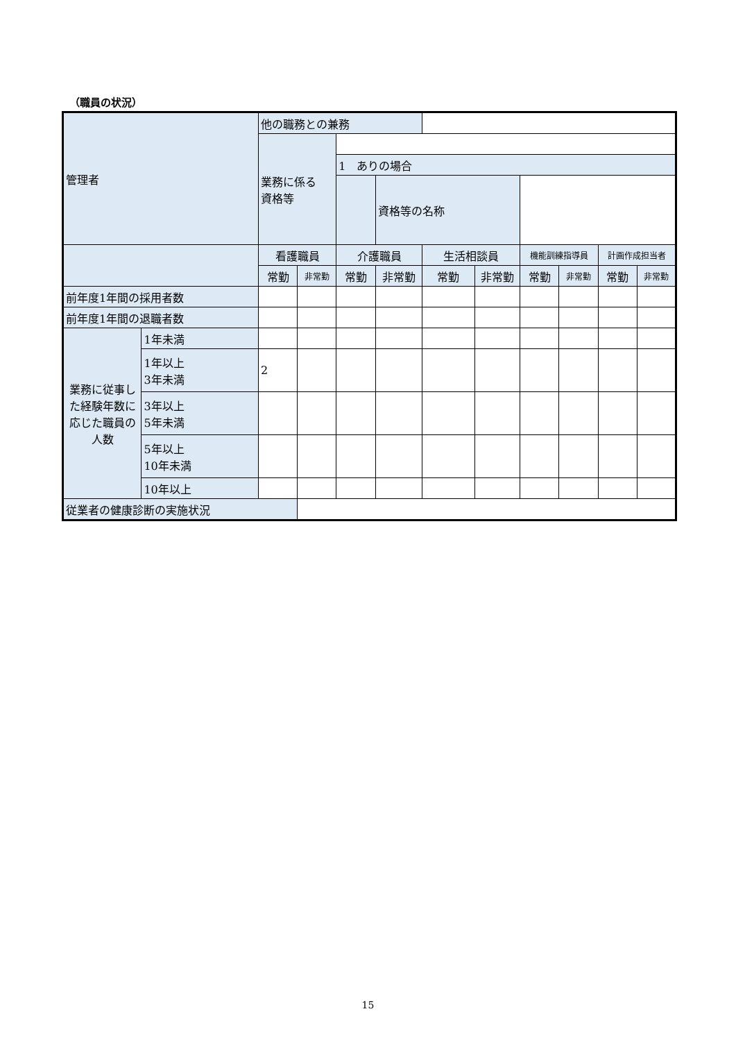（職員の状況）
| 管理者 | | 他の職務との兼務 | | | | | | | | | |
| | | 業務に係る 資格等 | | | | | | | | | |
| | | | | 1 ありの場合 | | | | | | | |
| | | | | | 資格等の名称 | | | | | | |
| | | 看護職員 | | 介護職員 | | 生活相談員 | | 機能訓練指導員 | | 計画作成担当者 | |
| | | 常勤 | 非常勤 | 常勤 | 非常勤 | 常勤 | 非常勤 | 常勤 | 非常勤 | 常勤 | 非常勤 |
| 前年度1年間の採用者数 | | | | | | | | | | | |
| 前年度1年間の退職者数 | | | | | | | | | | | |
| 業務に従事した経験年数に応じた職員の人数 | 1年未満 | | | | | | | | | | |
| | 1年以上 3年未満 | 2 | | | | | | | | | |
| | 3年以上 5年未満 | | | | | | | | | | |
| | 5年以上 10年未満 | | | | | | | | | | |
| | 10年以上 | | | | | | | | | | |
| 従業者の健康診断の実施状況 | | | | | | | | | | | |
15